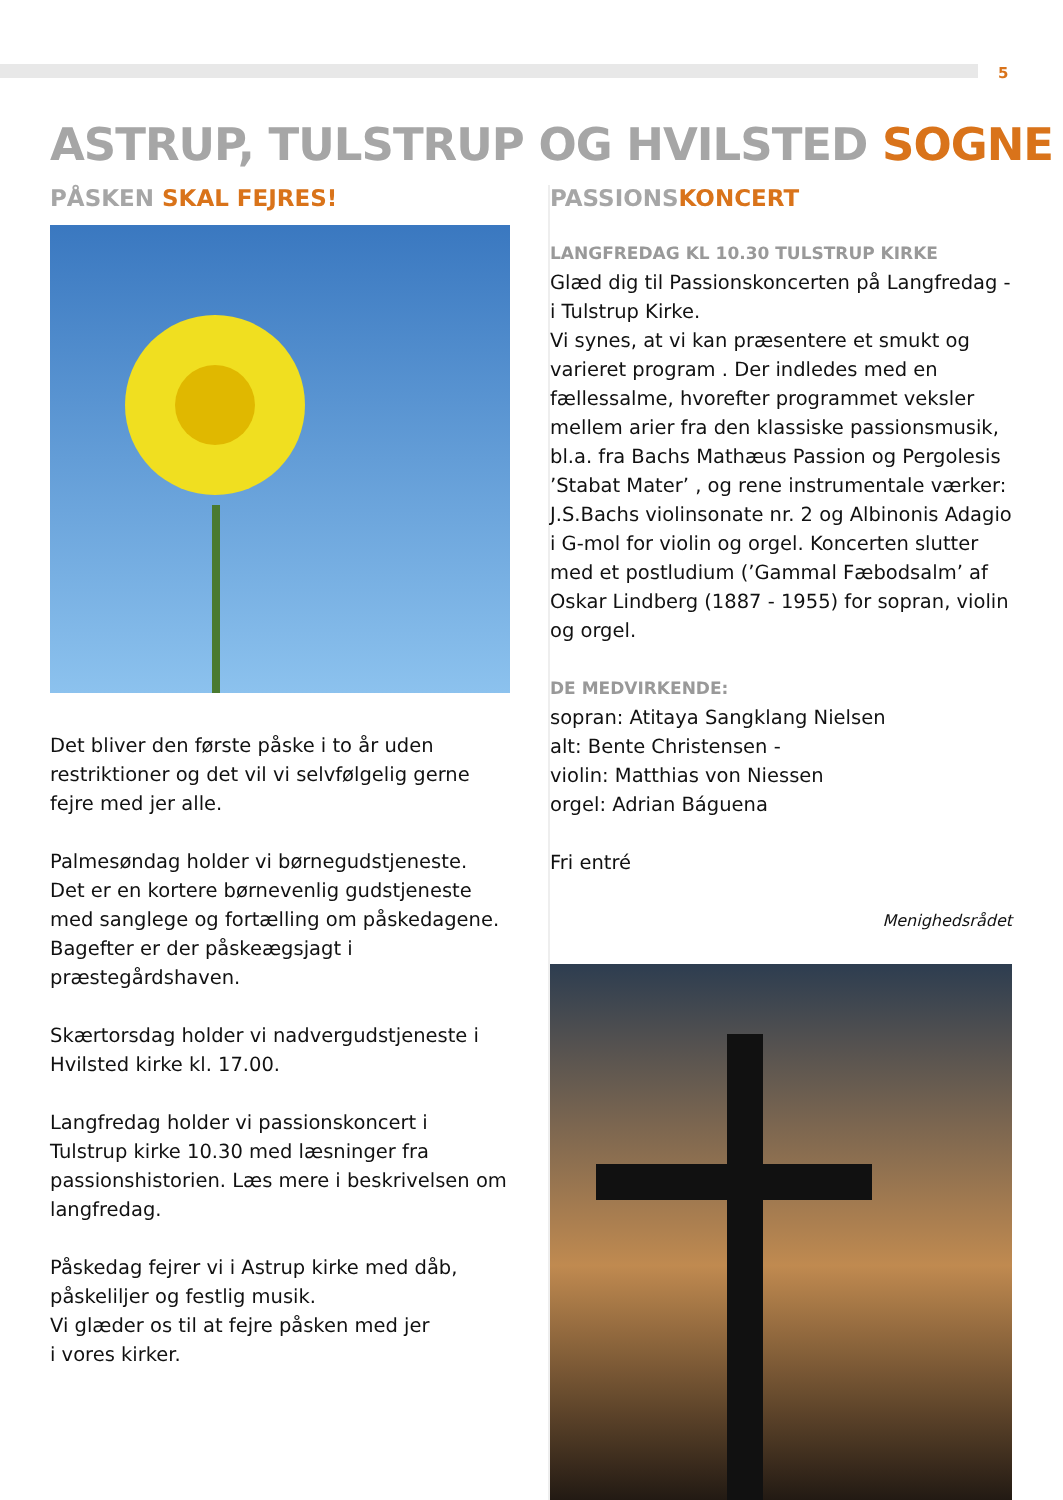5
ASTRUP, TULSTRUP OG HVILSTED SOGNE
PÅSKEN SKAL FEJRES!
Det bliver den første påske i to år uden restriktioner og det vil vi selvfølgelig gerne fejre med jer alle.
Palmesøndag holder vi børnegudstjeneste.
Det er en kortere børnevenlig gudstjeneste med sanglege og fortælling om påskedagene. Bagefter er der påskeægsjagt i præstegårdshaven.
Skærtorsdag holder vi nadvergudstjeneste i Hvilsted kirke kl. 17.00.
Langfredag holder vi passionskoncert i Tulstrup kirke 10.30 med læsninger fra passionshistorien. Læs mere i beskrivelsen om langfredag.
Påskedag fejrer vi i Astrup kirke med dåb, påskeliljer og festlig musik.
Vi glæder os til at fejre påsken med jer
i vores kirker.
PASSIONSKONCERT
LANGFREDAG KL 10.30 TULSTRUP KIRKE
Glæd dig til Passionskoncerten på Langfredag - i Tulstrup Kirke.
Vi synes, at vi kan præsentere et smukt og varieret program . Der indledes med en fællessalme, hvorefter programmet veksler mellem arier fra den klassiske passionsmusik, bl.a. fra Bachs Mathæus Passion og Pergolesis ’Stabat Mater’ , og rene instrumentale værker: J.S.Bachs violinsonate nr. 2 og Albinonis Adagio i G-mol for violin og orgel. Koncerten slutter med et postludium (’Gammal Fæbodsalm’ af Oskar Lindberg (1887 - 1955) for sopran, violin og orgel.
DE MEDVIRKENDE:
sopran: Atitaya Sangklang Nielsen
alt: Bente Christensen -
violin: Matthias von Niessen
orgel: Adrian Báguena
Fri entré
Menighedsrådet